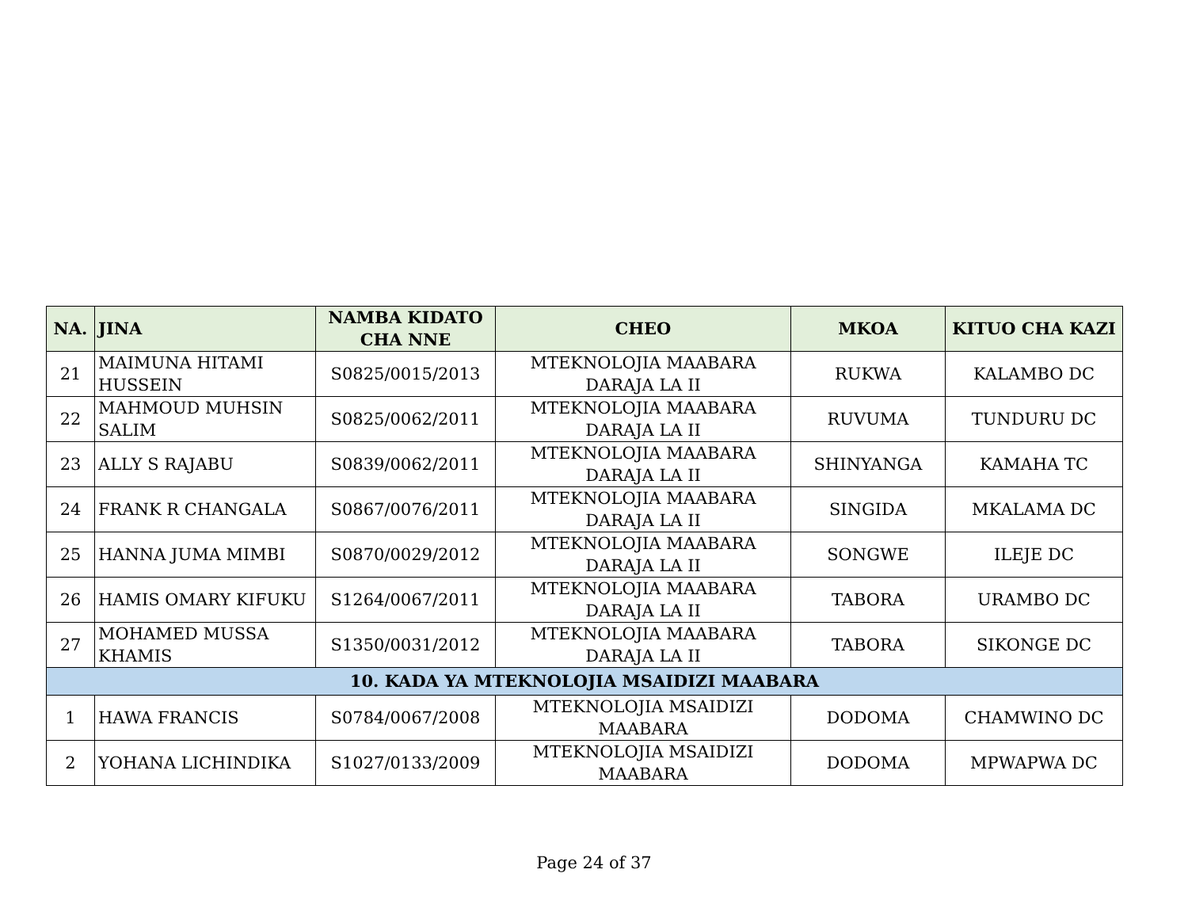| NA. | JINA | NAMBA KIDATO CHA NNE | CHEO | MKOA | KITUO CHA KAZI |
| --- | --- | --- | --- | --- | --- |
| 21 | MAIMUNA HITAMI HUSSEIN | S0825/0015/2013 | MTEKNOLOJIA MAABARA DARAJA LA II | RUKWA | KALAMBO DC |
| 22 | MAHMOUD MUHSIN SALIM | S0825/0062/2011 | MTEKNOLOJIA MAABARA DARAJA LA II | RUVUMA | TUNDURU DC |
| 23 | ALLY S RAJABU | S0839/0062/2011 | MTEKNOLOJIA MAABARA DARAJA LA II | SHINYANGA | KAMAHA TC |
| 24 | FRANK R CHANGALA | S0867/0076/2011 | MTEKNOLOJIA MAABARA DARAJA LA II | SINGIDA | MKALAMA DC |
| 25 | HANNA JUMA MIMBI | S0870/0029/2012 | MTEKNOLOJIA MAABARA DARAJA LA II | SONGWE | ILEJE DC |
| 26 | HAMIS OMARY KIFUKU | S1264/0067/2011 | MTEKNOLOJIA MAABARA DARAJA LA II | TABORA | URAMBO DC |
| 27 | MOHAMED MUSSA KHAMIS | S1350/0031/2012 | MTEKNOLOJIA MAABARA DARAJA LA II | TABORA | SIKONGE DC |
| 10. KADA YA MTEKNOLOJIA MSAIDIZI MAABARA | | | | | |
| 1 | HAWA FRANCIS | S0784/0067/2008 | MTEKNOLOJIA MSAIDIZI MAABARA | DODOMA | CHAMWINO DC |
| 2 | YOHANA LICHINDIKA | S1027/0133/2009 | MTEKNOLOJIA MSAIDIZI MAABARA | DODOMA | MPWAPWA DC |
Page 24 of 37